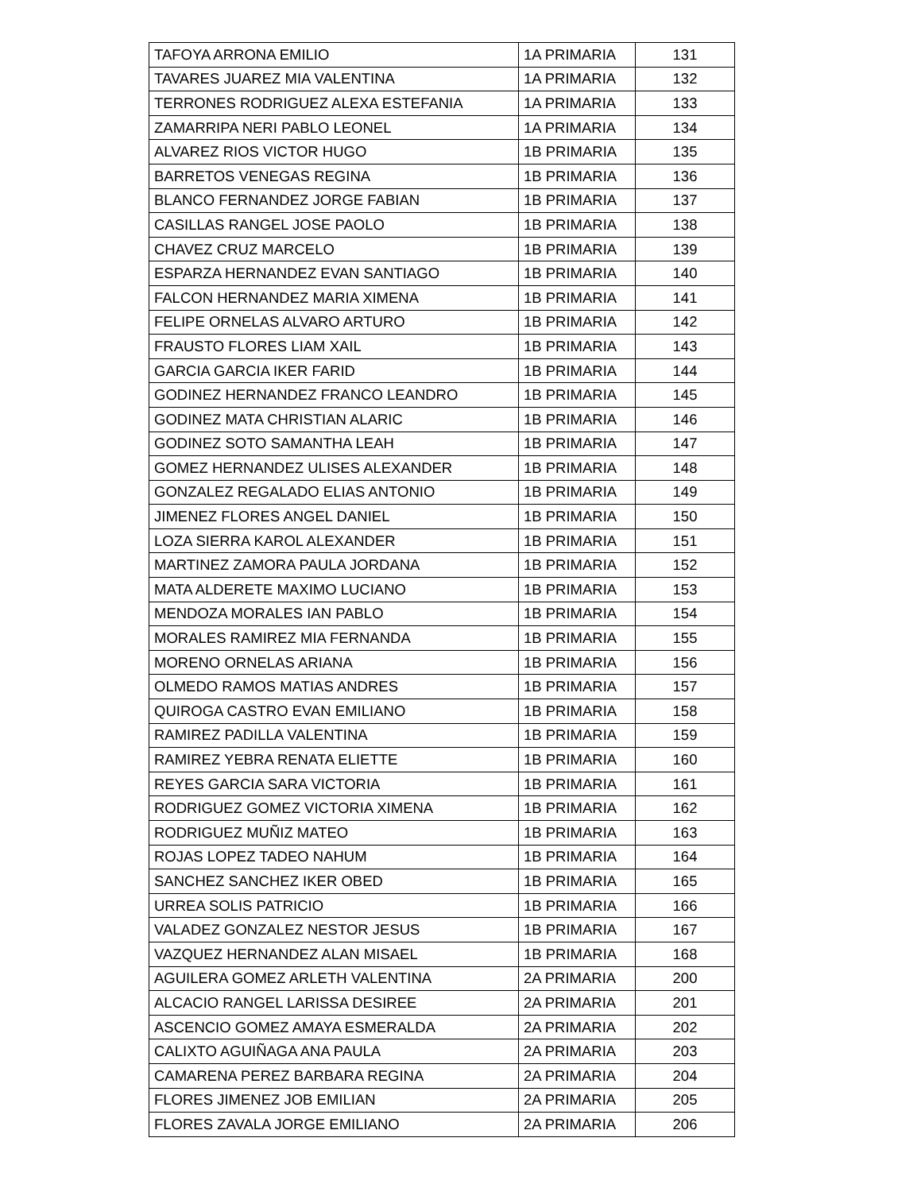| TAFOYA ARRONA EMILIO | 1A PRIMARIA | 131 |
| TAVARES JUAREZ MIA VALENTINA | 1A PRIMARIA | 132 |
| TERRONES RODRIGUEZ ALEXA ESTEFANIA | 1A PRIMARIA | 133 |
| ZAMARRIPA NERI PABLO LEONEL | 1A PRIMARIA | 134 |
| ALVAREZ RIOS VICTOR HUGO | 1B PRIMARIA | 135 |
| BARRETOS VENEGAS REGINA | 1B PRIMARIA | 136 |
| BLANCO FERNANDEZ JORGE FABIAN | 1B PRIMARIA | 137 |
| CASILLAS RANGEL JOSE PAOLO | 1B PRIMARIA | 138 |
| CHAVEZ CRUZ MARCELO | 1B PRIMARIA | 139 |
| ESPARZA HERNANDEZ EVAN SANTIAGO | 1B PRIMARIA | 140 |
| FALCON HERNANDEZ MARIA XIMENA | 1B PRIMARIA | 141 |
| FELIPE ORNELAS ALVARO ARTURO | 1B PRIMARIA | 142 |
| FRAUSTO FLORES LIAM XAIL | 1B PRIMARIA | 143 |
| GARCIA GARCIA IKER FARID | 1B PRIMARIA | 144 |
| GODINEZ HERNANDEZ FRANCO LEANDRO | 1B PRIMARIA | 145 |
| GODINEZ MATA CHRISTIAN ALARIC | 1B PRIMARIA | 146 |
| GODINEZ SOTO SAMANTHA LEAH | 1B PRIMARIA | 147 |
| GOMEZ HERNANDEZ ULISES ALEXANDER | 1B PRIMARIA | 148 |
| GONZALEZ REGALADO ELIAS ANTONIO | 1B PRIMARIA | 149 |
| JIMENEZ FLORES ANGEL DANIEL | 1B PRIMARIA | 150 |
| LOZA SIERRA KAROL ALEXANDER | 1B PRIMARIA | 151 |
| MARTINEZ ZAMORA PAULA JORDANA | 1B PRIMARIA | 152 |
| MATA ALDERETE MAXIMO LUCIANO | 1B PRIMARIA | 153 |
| MENDOZA MORALES IAN PABLO | 1B PRIMARIA | 154 |
| MORALES RAMIREZ MIA FERNANDA | 1B PRIMARIA | 155 |
| MORENO ORNELAS ARIANA | 1B PRIMARIA | 156 |
| OLMEDO RAMOS MATIAS ANDRES | 1B PRIMARIA | 157 |
| QUIROGA CASTRO EVAN EMILIANO | 1B PRIMARIA | 158 |
| RAMIREZ PADILLA VALENTINA | 1B PRIMARIA | 159 |
| RAMIREZ YEBRA RENATA ELIETTE | 1B PRIMARIA | 160 |
| REYES GARCIA SARA VICTORIA | 1B PRIMARIA | 161 |
| RODRIGUEZ GOMEZ VICTORIA XIMENA | 1B PRIMARIA | 162 |
| RODRIGUEZ MUÑIZ MATEO | 1B PRIMARIA | 163 |
| ROJAS LOPEZ TADEO NAHUM | 1B PRIMARIA | 164 |
| SANCHEZ SANCHEZ IKER OBED | 1B PRIMARIA | 165 |
| URREA SOLIS PATRICIO | 1B PRIMARIA | 166 |
| VALADEZ GONZALEZ NESTOR JESUS | 1B PRIMARIA | 167 |
| VAZQUEZ HERNANDEZ ALAN MISAEL | 1B PRIMARIA | 168 |
| AGUILERA GOMEZ ARLETH VALENTINA | 2A PRIMARIA | 200 |
| ALCACIO RANGEL LARISSA DESIREE | 2A PRIMARIA | 201 |
| ASCENCIO GOMEZ AMAYA ESMERALDA | 2A PRIMARIA | 202 |
| CALIXTO AGUIÑAGA ANA PAULA | 2A PRIMARIA | 203 |
| CAMARENA PEREZ BARBARA REGINA | 2A PRIMARIA | 204 |
| FLORES JIMENEZ JOB EMILIAN | 2A PRIMARIA | 205 |
| FLORES ZAVALA JORGE EMILIANO | 2A PRIMARIA | 206 |